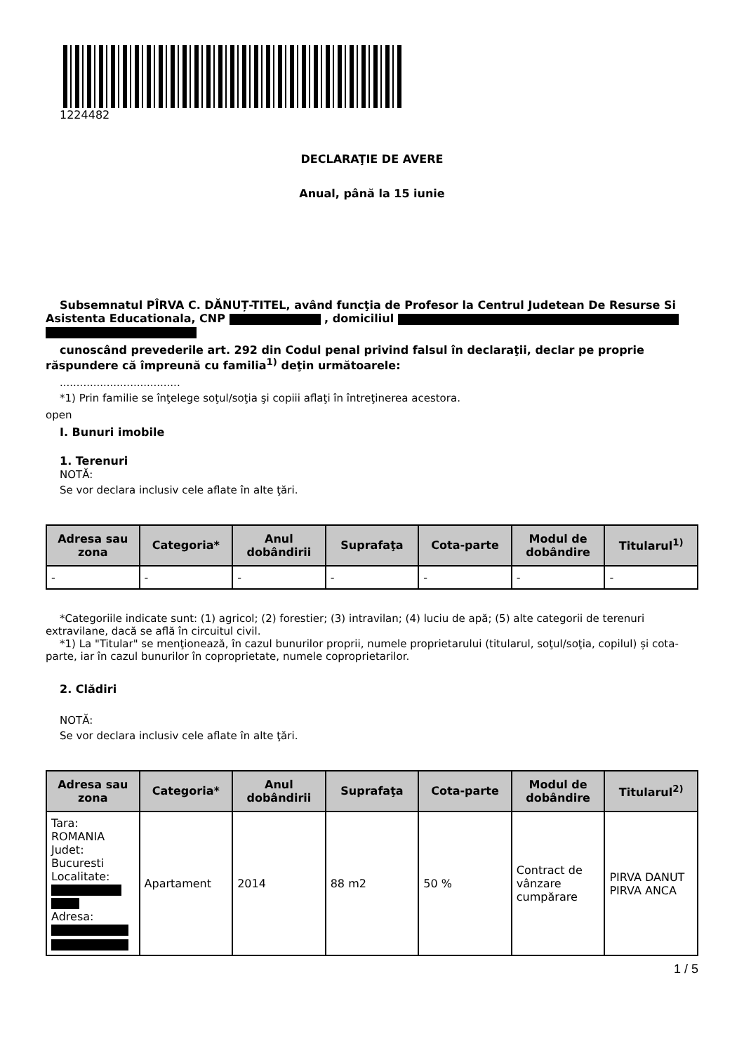1224482
DECLARAŢIE DE AVERE
Anual, până la 15 iunie
Subsemnatul PÎRVA C. DĂNUȚ-TITEL, având funcţia de Profesor la Centrul Judetean De Resurse Si Asistenta Educationala, CNP , domiciliul
cunoscând prevederile art. 292 din Codul penal privind falsul în declaraţii, declar pe proprie răspundere că împreună cu familia<sup>1)</sup> deţin următoarele:
....................................
*1) Prin familie se înţelege soţul/soţia şi copiii aflaţi în întreţinerea acestora.
open
I. Bunuri imobile
1. Terenuri
NOTĂ:
Se vor declara inclusiv cele aflate în alte ţări.
| Adresa sau zona | Categoria* | Anul dobândirii | Suprafaţa | Cota-parte | Modul de dobândire | Titularul<sup>1)</sup> |
| --- | --- | --- | --- | --- | --- | --- |
| - | - | - | - | - | - | - |
*Categoriile indicate sunt: (1) agricol; (2) forestier; (3) intravilan; (4) luciu de apă; (5) alte categorii de terenuri extravilane, dacă se află în circuitul civil.
*1) La "Titular" se menţionează, în cazul bunurilor proprii, numele proprietarului (titularul, soţul/soţia, copilul) și cota-parte, iar în cazul bunurilor în coproprietate, numele coproprietarilor.
2. Clădiri
NOTĂ:
Se vor declara inclusiv cele aflate în alte ţări.
| Adresa sau zona | Categoria* | Anul dobândirii | Suprafaţa | Cota-parte | Modul de dobândire | Titularul<sup>2)</sup> |
| --- | --- | --- | --- | --- | --- | --- |
| Tara: ROMANIA Judet: Bucuresti Localitate: Adresa: | Apartament | 2014 | 88 m2 | 50 % | Contract de vânzare cumpărare | PIRVA DANUT PIRVA ANCA |
1 / 5